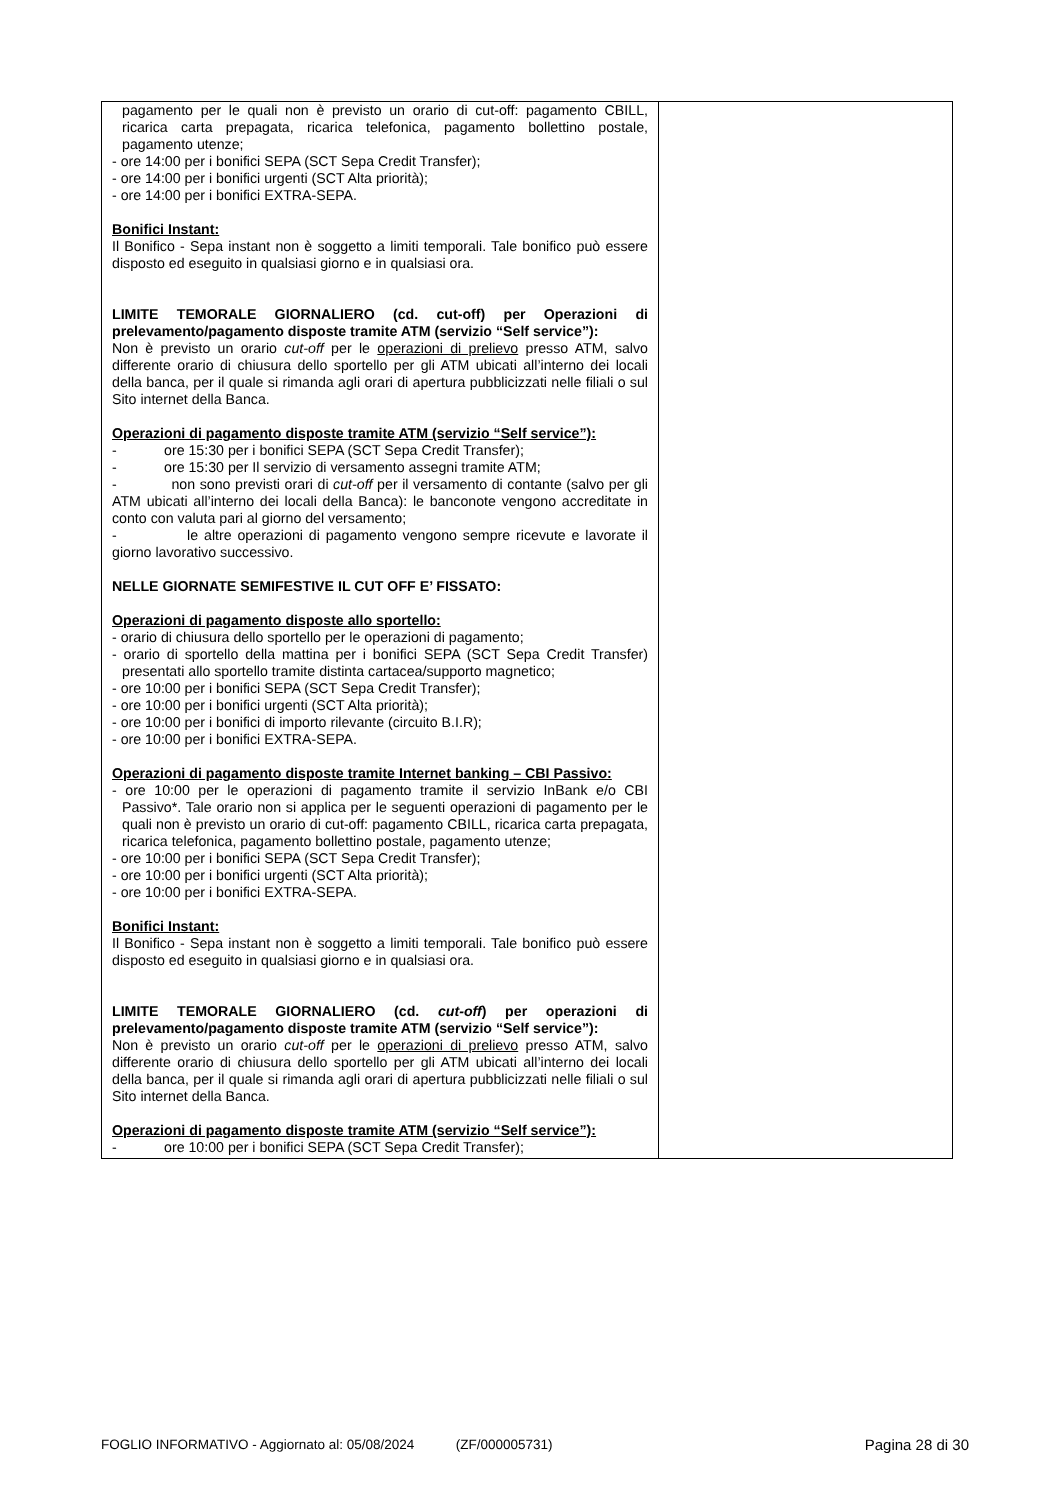| pagamento per le quali non è previsto un orario di cut-off: pagamento CBILL, ricarica carta prepagata, ricarica telefonica, pagamento bollettino postale, pagamento utenze; - ore 14:00 per i bonifici SEPA (SCT Sepa Credit Transfer); - ore 14:00 per i bonifici urgenti (SCT Alta priorità); - ore 14:00 per i bonifici EXTRA-SEPA. Bonifici Instant: Il Bonifico - Sepa instant non è soggetto a limiti temporali. Tale bonifico può essere disposto ed eseguito in qualsiasi giorno e in qualsiasi ora. LIMITE TEMORALE GIORNALIERO (cd. cut-off) per Operazioni di prelevamento/pagamento disposte tramite ATM (servizio “Self service”): Non è previsto un orario cut-off per le operazioni di prelievo presso ATM, salvo differente orario di chiusura dello sportello per gli ATM ubicati all’interno dei locali della banca, per il quale si rimanda agli orari di apertura pubblicizzati nelle filiali o sul Sito internet della Banca. Operazioni di pagamento disposte tramite ATM (servizio “Self service”): - ore 15:30 per i bonifici SEPA (SCT Sepa Credit Transfer); - ore 15:30 per Il servizio di versamento assegni tramite ATM; - non sono previsti orari di cut-off per il versamento di contante (salvo per gli ATM ubicati all’interno dei locali della Banca): le banconote vengono accreditate in conto con valuta pari al giorno del versamento; - le altre operazioni di pagamento vengono sempre ricevute e lavorate il giorno lavorativo successivo. NELLE GIORNATE SEMIFESTIVE IL CUT OFF E’ FISSATO: Operazioni di pagamento disposte allo sportello: - orario di chiusura dello sportello per le operazioni di pagamento; - orario di sportello della mattina per i bonifici SEPA (SCT Sepa Credit Transfer) presentati allo sportello tramite distinta cartacea/supporto magnetico; - ore 10:00 per i bonifici SEPA (SCT Sepa Credit Transfer); - ore 10:00 per i bonifici urgenti (SCT Alta priorità); - ore 10:00 per i bonifici di importo rilevante (circuito B.I.R); - ore 10:00 per i bonifici EXTRA-SEPA. Operazioni di pagamento disposte tramite Internet banking – CBI Passivo: - ore 10:00 per le operazioni di pagamento tramite il servizio InBank e/o CBI Passivo*. Tale orario non si applica per le seguenti operazioni di pagamento per le quali non è previsto un orario di cut-off: pagamento CBILL, ricarica carta prepagata, ricarica telefonica, pagamento bollettino postale, pagamento utenze; - ore 10:00 per i bonifici SEPA (SCT Sepa Credit Transfer); - ore 10:00 per i bonifici urgenti (SCT Alta priorità); - ore 10:00 per i bonifici EXTRA-SEPA. Bonifici Instant: Il Bonifico - Sepa instant non è soggetto a limiti temporali. Tale bonifico può essere disposto ed eseguito in qualsiasi giorno e in qualsiasi ora. LIMITE TEMORALE GIORNALIERO (cd. cut-off ) per operazioni di prelevamento/pagamento disposte tramite ATM (servizio “Self service”): Non è previsto un orario cut-off per le operazioni di prelievo presso ATM, salvo differente orario di chiusura dello sportello per gli ATM ubicati all’interno dei locali della banca, per il quale si rimanda agli orari di apertura pubblicizzati nelle filiali o sul Sito internet della Banca. Operazioni di pagamento disposte tramite ATM (servizio “Self service”): - ore 10:00 per i bonifici SEPA (SCT Sepa Credit Transfer); | |
FOGLIO INFORMATIVO - Aggiornato al: 05/08/2024 (ZF/000005731) Pagina 28 di 30